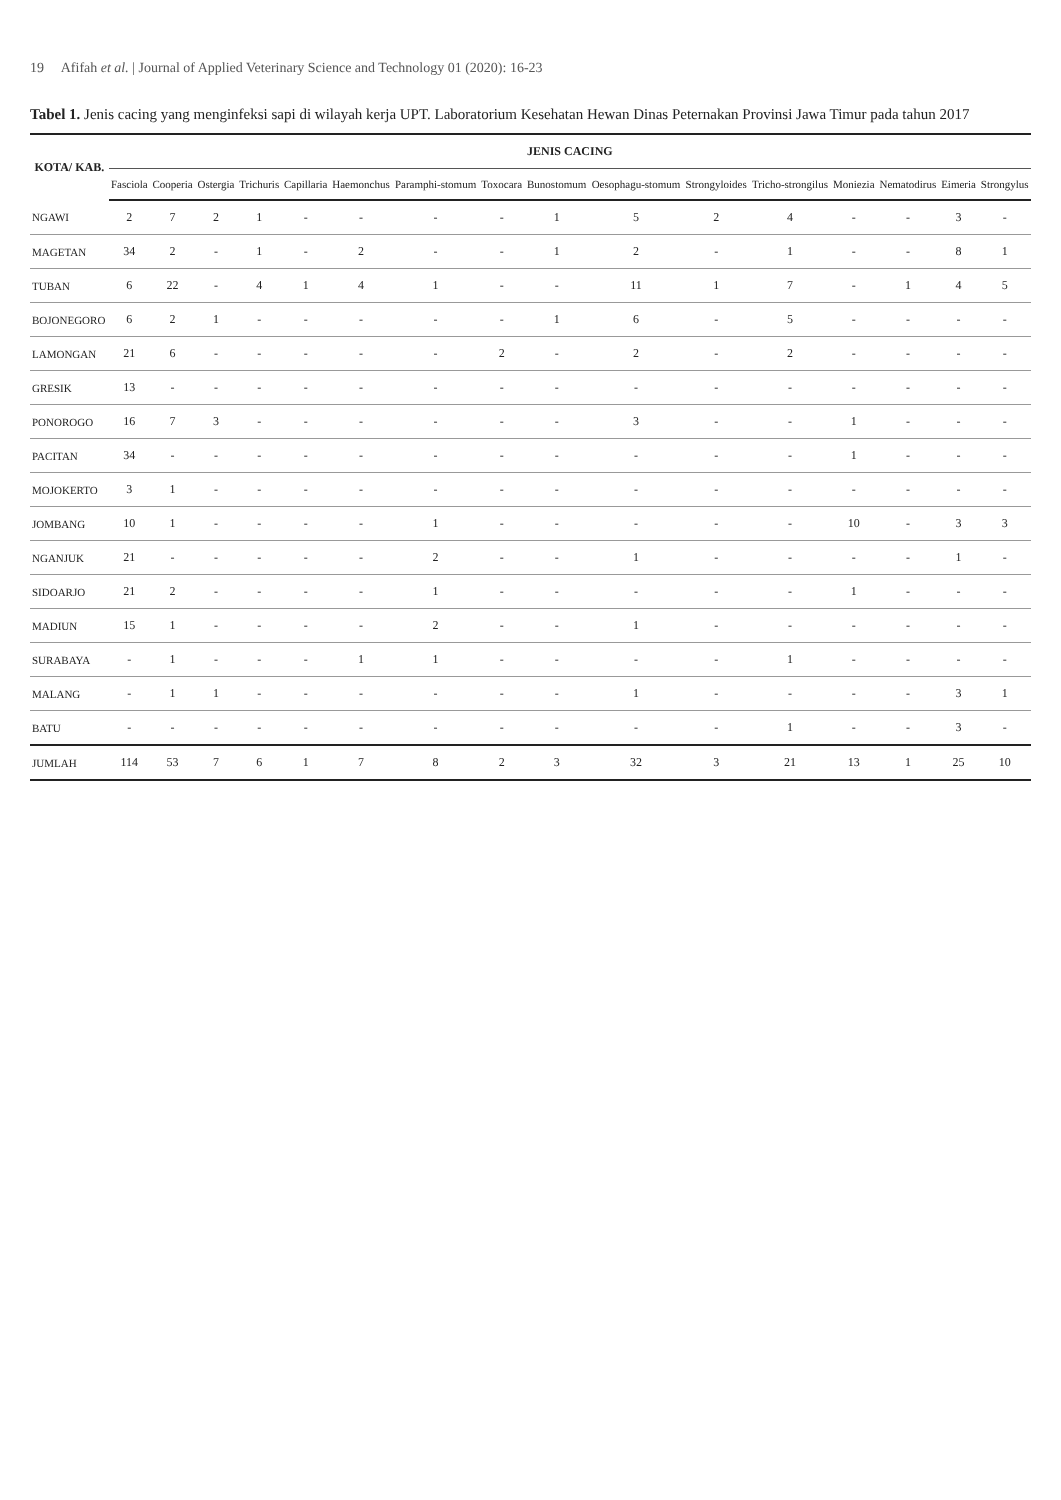19 Afifah et al. | Journal of Applied Veterinary Science and Technology 01 (2020): 16-23
Tabel 1. Jenis cacing yang menginfeksi sapi di wilayah kerja UPT. Laboratorium Kesehatan Hewan Dinas Peternakan Provinsi Jawa Timur pada tahun 2017
| KOTA/ KAB. | JENIS CACING | | | | | | | | | | | | | | | |
| --- | --- | --- | --- | --- | --- | --- | --- | --- | --- | --- | --- | --- | --- | --- | --- | --- |
| | Fasciola | Cooperia | Ostergia | Trichuris | Capillaria | Haemonchus | Paramphi-stomum | Toxocara | Bunostomum | Oesophagu-stomum | Strongyloides | Tricho-strongilus | Moniezia | Nematodirus | Eimeria | Strongylus |
| NGAWI | 2 | 7 | 2 | 1 | - | - | - | - | 1 | 5 | 2 | 4 | - | - | 3 | - |
| MAGETAN | 34 | 2 | - | 1 | - | 2 | - | - | 1 | 2 | - | 1 | - | - | 8 | 1 |
| TUBAN | 6 | 22 | - | 4 | 1 | 4 | 1 | - | - | 11 | 1 | 7 | - | 1 | 4 | 5 |
| BOJONEGORO | 6 | 2 | 1 | - | - | - | - | - | 1 | 6 | - | 5 | - | - | - | - |
| LAMONGAN | 21 | 6 | - | - | - | - | - | 2 | - | 2 | - | 2 | - | - | - | - |
| GRESIK | 13 | - | - | - | - | - | - | - | - | - | - | - | - | - | - | - |
| PONOROGO | 16 | 7 | 3 | - | - | - | - | - | - | 3 | - | - | 1 | - | - | - |
| PACITAN | 34 | - | - | - | - | - | - | - | - | - | - | - | 1 | - | - | - |
| MOJOKERTO | 3 | 1 | - | - | - | - | - | - | - | - | - | - | - | - | - | - |
| JOMBANG | 10 | 1 | - | - | - | - | 1 | - | - | - | - | - | 10 | - | 3 | 3 |
| NGANJUK | 21 | - | - | - | - | - | 2 | - | - | 1 | - | - | - | - | 1 | - |
| SIDOARJO | 21 | 2 | - | - | - | - | 1 | - | - | - | - | - | 1 | - | - | - |
| MADIUN | 15 | 1 | - | - | - | - | 2 | - | - | 1 | - | - | - | - | - | - |
| SURABAYA | - | 1 | - | - | - | 1 | 1 | - | - | - | - | 1 | - | - | - | - |
| MALANG | - | 1 | 1 | - | - | - | - | - | - | 1 | - | - | - | - | 3 | 1 |
| BATU | - | - | - | - | - | - | - | - | - | - | - | 1 | - | - | 3 | - |
| JUMLAH | 114 | 53 | 7 | 6 | 1 | 7 | 8 | 2 | 3 | 32 | 3 | 21 | 13 | 1 | 25 | 10 |